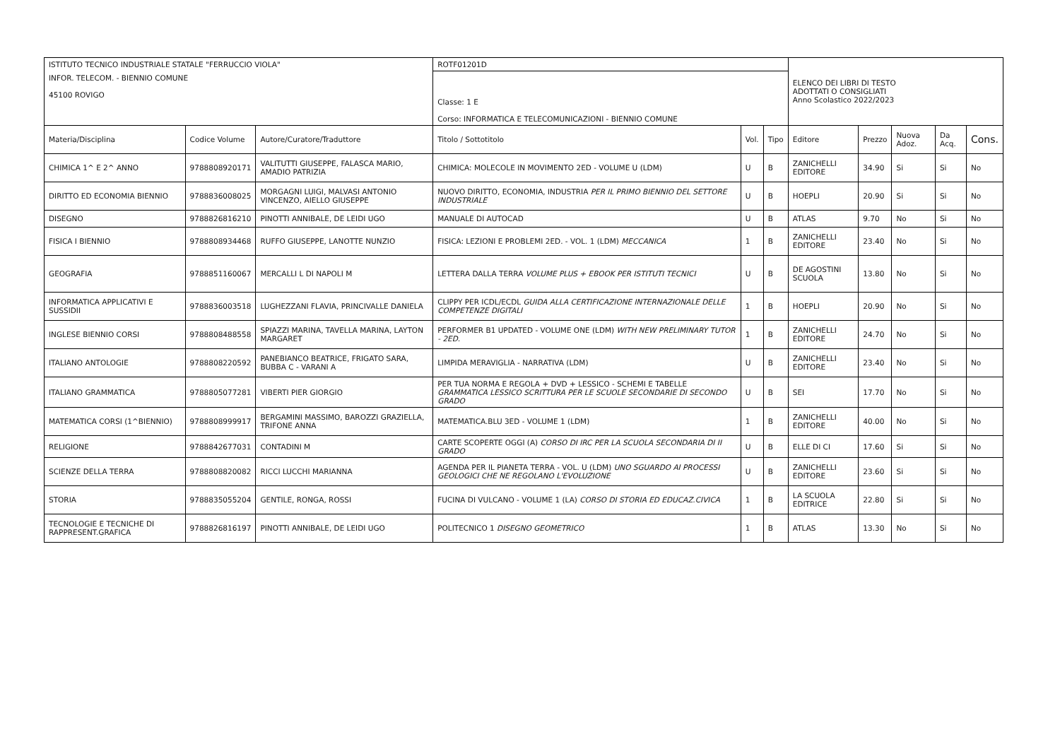| ISTITUTO TECNICO INDUSTRIALE STATALE "FERRUCCIO VIOLA" | | | ROTF01201D | | | ELENCO DEI LIBRI DI TESTO ADOTTATI O CONSIGLIATI Anno Scolastico 2022/2023 | | | | |
| INFOR. TELECOM. - BIENNIO COMUNE 45100 ROVIGO | | | Classe: 1 E Corso: INFORMATICA E TELECOMUNICAZIONI - BIENNIO COMUNE | | | | | | | |
| Materia/Disciplina | Codice Volume | Autore/Curatore/Traduttore | Titolo / Sottotitolo | Vol. | Tipo | Editore | Prezzo | Nuova Adoz. | Da Acq. | Cons. |
| CHIMICA 1^ E 2^ ANNO | 9788808920171 | VALITUTTI GIUSEPPE, FALASCA MARIO, AMADIO PATRIZIA | CHIMICA: MOLECOLE IN MOVIMENTO 2ED - VOLUME U (LDM) | U | B | ZANICHELLI EDITORE | 34.90 | Si | Si | No |
| DIRITTO ED ECONOMIA BIENNIO | 9788836008025 | MORGAGNI LUIGI, MALVASI ANTONIO VINCENZO, AIELLO GIUSEPPE | NUOVO DIRITTO, ECONOMIA, INDUSTRIA PER IL PRIMO BIENNIO DEL SETTORE INDUSTRIALE | U | B | HOEPLI | 20.90 | Si | Si | No |
| DISEGNO | 9788826816210 | PINOTTI ANNIBALE, DE LEIDI UGO | MANUALE DI AUTOCAD | U | B | ATLAS | 9.70 | No | Si | No |
| FISICA I BIENNIO | 9788808934468 | RUFFO GIUSEPPE, LANOTTE NUNZIO | FISICA: LEZIONI E PROBLEMI 2ED. - VOL. 1 (LDM) MECCANICA | 1 | B | ZANICHELLI EDITORE | 23.40 | No | Si | No |
| GEOGRAFIA | 9788851160067 | MERCALLI L DI NAPOLI M | LETTERA DALLA TERRA VOLUME PLUS + EBOOK PER ISTITUTI TECNICI | U | B | DE AGOSTINI SCUOLA | 13.80 | No | Si | No |
| INFORMATICA APPLICATIVI E SUSSIDII | 9788836003518 | LUGHEZZANI FLAVIA, PRINCIVALLE DANIELA | CLIPPY PER ICDL/ECDL GUIDA ALLA CERTIFICAZIONE INTERNAZIONALE DELLE COMPETENZE DIGITALI | 1 | B | HOEPLI | 20.90 | No | Si | No |
| INGLESE BIENNIO CORSI | 9788808488558 | SPIAZZI MARINA, TAVELLA MARINA, LAYTON MARGARET | PERFORMER B1 UPDATED - VOLUME ONE (LDM) WITH NEW PRELIMINARY TUTOR - 2ED. | 1 | B | ZANICHELLI EDITORE | 24.70 | No | Si | No |
| ITALIANO ANTOLOGIE | 9788808220592 | PANEBIANCO BEATRICE, FRIGATO SARA, BUBBA C - VARANI A | LIMPIDA MERAVIGLIA - NARRATIVA (LDM) | U | B | ZANICHELLI EDITORE | 23.40 | No | Si | No |
| ITALIANO GRAMMATICA | 9788805077281 | VIBERTI PIER GIORGIO | PER TUA NORMA E REGOLA + DVD + LESSICO - SCHEMI E TABELLE GRAMMATICA LESSICO SCRITTURA PER LE SCUOLE SECONDARIE DI SECONDO GRADO | U | B | SEI | 17.70 | No | Si | No |
| MATEMATICA CORSI (1^BIENNIO) | 9788808999917 | BERGAMINI MASSIMO, BAROZZI GRAZIELLA, TRIFONE ANNA | MATEMATICA.BLU 3ED - VOLUME 1 (LDM) | 1 | B | ZANICHELLI EDITORE | 40.00 | No | Si | No |
| RELIGIONE | 9788842677031 | CONTADINI M | CARTE SCOPERTE OGGI (A) CORSO DI IRC PER LA SCUOLA SECONDARIA DI II GRADO | U | B | ELLE DI CI | 17.60 | Si | Si | No |
| SCIENZE DELLA TERRA | 9788808820082 | RICCI LUCCHI MARIANNA | AGENDA PER IL PIANETA TERRA - VOL. U (LDM) UNO SGUARDO AI PROCESSI GEOLOGICI CHE NE REGOLANO L'EVOLUZIONE | U | B | ZANICHELLI EDITORE | 23.60 | Si | Si | No |
| STORIA | 9788835055204 | GENTILE, RONGA, ROSSI | FUCINA DI VULCANO - VOLUME 1 (LA) CORSO DI STORIA ED EDUCAZ.CIVICA | 1 | B | LA SCUOLA EDITRICE | 22.80 | Si | Si | No |
| TECNOLOGIE E TECNICHE DI RAPPRESENT.GRAFICA | 9788826816197 | PINOTTI ANNIBALE, DE LEIDI UGO | POLITECNICO 1 DISEGNO GEOMETRICO | 1 | B | ATLAS | 13.30 | No | Si | No |